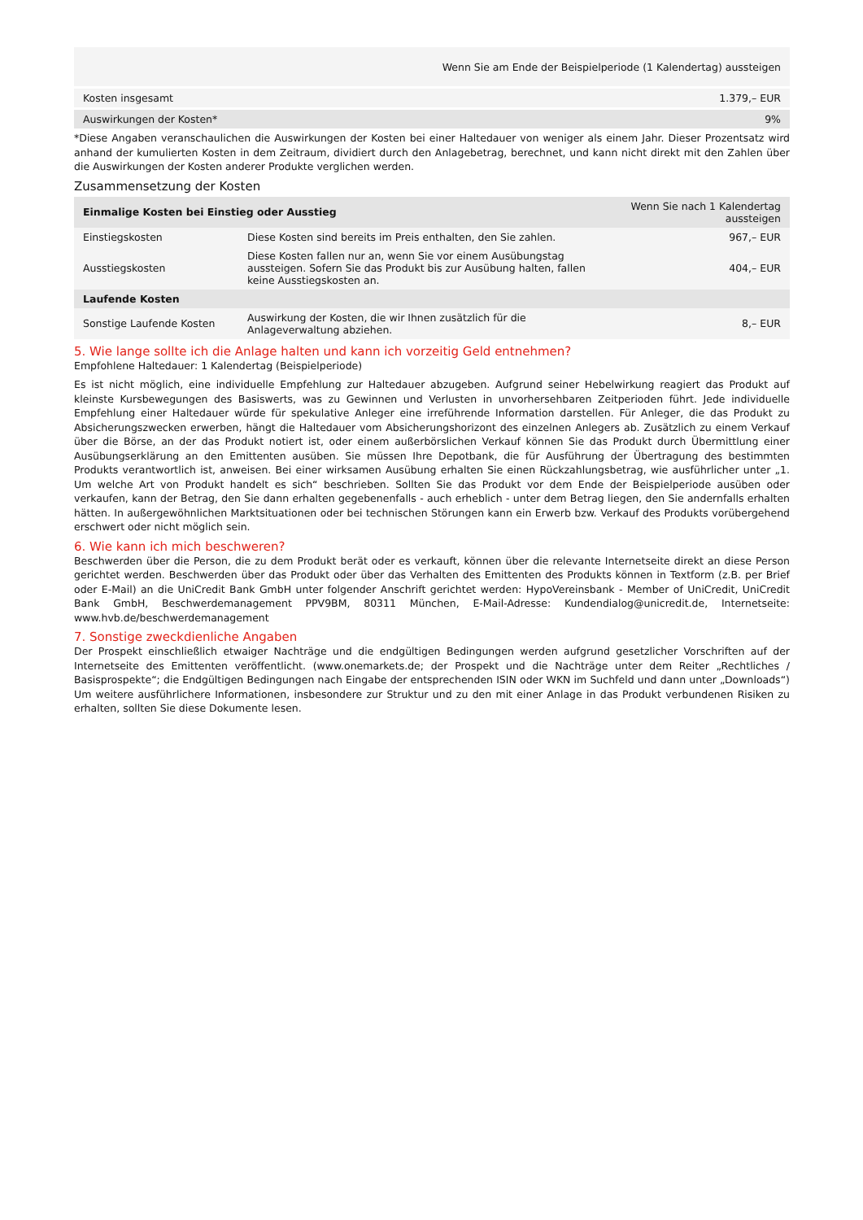| | Wenn Sie am Ende der Beispielperiode (1 Kalendertag) aussteigen |
| Kosten insgesamt | 1.379,– EUR |
| Auswirkungen der Kosten* | 9% |
*Diese Angaben veranschaulichen die Auswirkungen der Kosten bei einer Haltedauer von weniger als einem Jahr. Dieser Prozentsatz wird anhand der kumulierten Kosten in dem Zeitraum, dividiert durch den Anlagebetrag, berechnet, und kann nicht direkt mit den Zahlen über die Auswirkungen der Kosten anderer Produkte verglichen werden.
Zusammensetzung der Kosten
| Einmalige Kosten bei Einstieg oder Ausstieg | | Wenn Sie nach 1 Kalendertag aussteigen |
| --- | --- | --- |
| Einstiegskosten | Diese Kosten sind bereits im Preis enthalten, den Sie zahlen. | 967,– EUR |
| Ausstiegskosten | Diese Kosten fallen nur an, wenn Sie vor einem Ausübungstag aussteigen. Sofern Sie das Produkt bis zur Ausübung halten, fallen keine Ausstiegskosten an. | 404,– EUR |
| Laufende Kosten | | |
| Sonstige Laufende Kosten | Auswirkung der Kosten, die wir Ihnen zusätzlich für die Anlageverwaltung abziehen. | 8,– EUR |
5. Wie lange sollte ich die Anlage halten und kann ich vorzeitig Geld entnehmen?
Empfohlene Haltedauer: 1 Kalendertag (Beispielperiode)
Es ist nicht möglich, eine individuelle Empfehlung zur Haltedauer abzugeben. Aufgrund seiner Hebelwirkung reagiert das Produkt auf kleinste Kursbewegungen des Basiswerts, was zu Gewinnen und Verlusten in unvorhersehbaren Zeitperioden führt. Jede individuelle Empfehlung einer Haltedauer würde für spekulative Anleger eine irreführende Information darstellen. Für Anleger, die das Produkt zu Absicherungszwecken erwerben, hängt die Haltedauer vom Absicherungshorizont des einzelnen Anlegers ab. Zusätzlich zu einem Verkauf über die Börse, an der das Produkt notiert ist, oder einem außerbörslichen Verkauf können Sie das Produkt durch Übermittlung einer Ausübungserklärung an den Emittenten ausüben. Sie müssen Ihre Depotbank, die für Ausführung der Übertragung des bestimmten Produkts verantwortlich ist, anweisen. Bei einer wirksamen Ausübung erhalten Sie einen Rückzahlungsbetrag, wie ausführlicher unter „1. Um welche Art von Produkt handelt es sich“ beschrieben. Sollten Sie das Produkt vor dem Ende der Beispielperiode ausüben oder verkaufen, kann der Betrag, den Sie dann erhalten gegebenenfalls - auch erheblich - unter dem Betrag liegen, den Sie andernfalls erhalten hätten. In außergewöhnlichen Marktsituationen oder bei technischen Störungen kann ein Erwerb bzw. Verkauf des Produkts vorübergehend erschwert oder nicht möglich sein.
6. Wie kann ich mich beschweren?
Beschwerden über die Person, die zu dem Produkt berät oder es verkauft, können über die relevante Internetseite direkt an diese Person gerichtet werden. Beschwerden über das Produkt oder über das Verhalten des Emittenten des Produkts können in Textform (z.B. per Brief oder E-Mail) an die UniCredit Bank GmbH unter folgender Anschrift gerichtet werden: HypoVereinsbank - Member of UniCredit, UniCredit Bank GmbH, Beschwerdemanagement PPV9BM, 80311 München, E-Mail-Adresse: Kundendialog@unicredit.de, Internetseite: www.hvb.de/beschwerdemanagement
7. Sonstige zweckdienliche Angaben
Der Prospekt einschließlich etwaiger Nachträge und die endgültigen Bedingungen werden aufgrund gesetzlicher Vorschriften auf der Internetseite des Emittenten veröffentlicht. (www.onemarkets.de; der Prospekt und die Nachträge unter dem Reiter „Rechtliches / Basisprospekte“; die Endgültigen Bedingungen nach Eingabe der entsprechenden ISIN oder WKN im Suchfeld und dann unter „Downloads“) Um weitere ausführlichere Informationen, insbesondere zur Struktur und zu den mit einer Anlage in das Produkt verbundenen Risiken zu erhalten, sollten Sie diese Dokumente lesen.